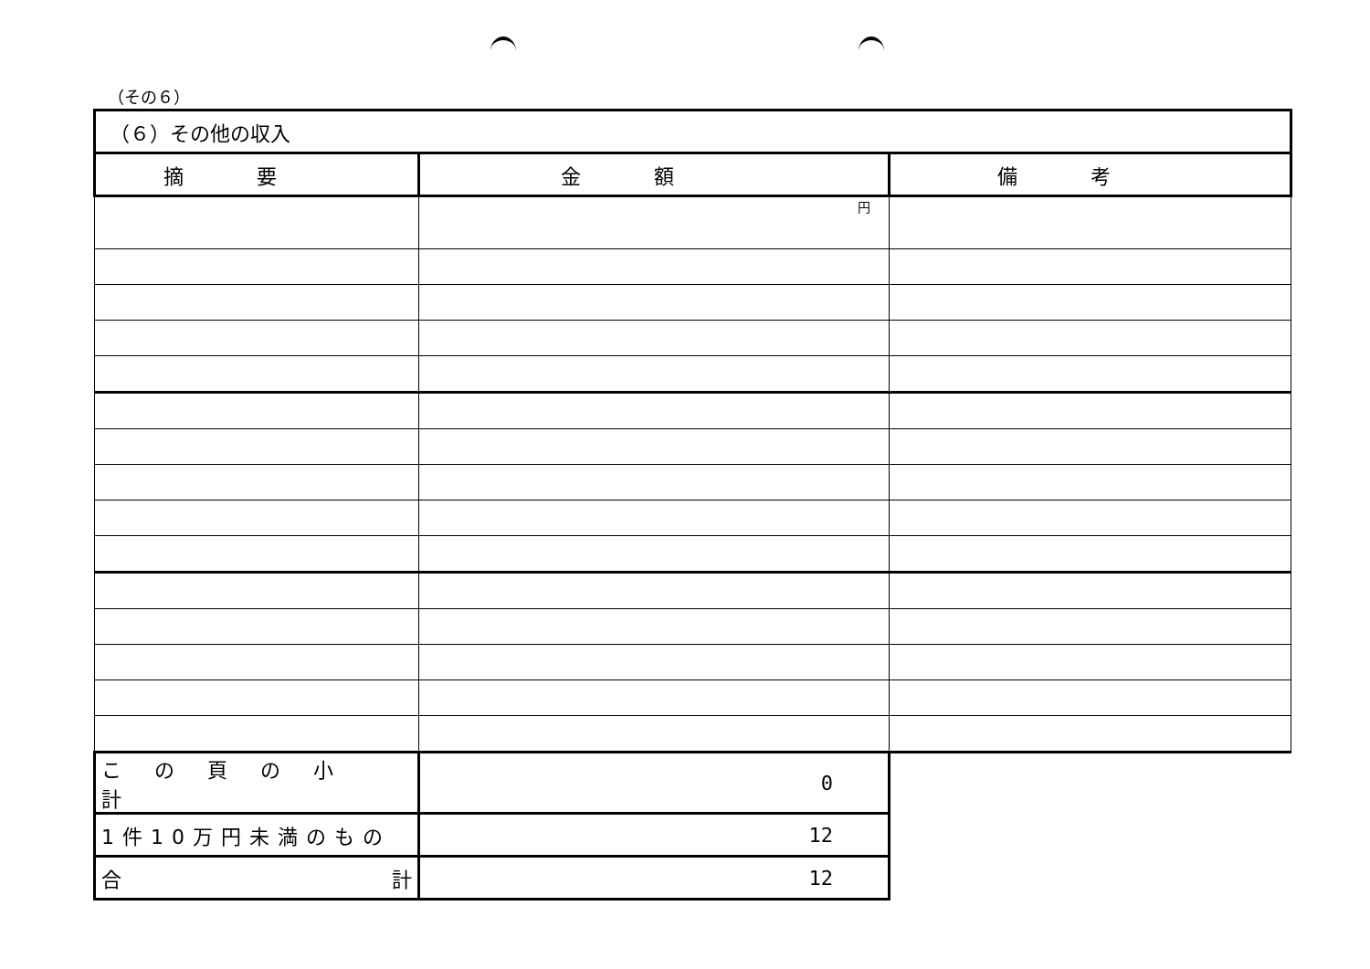（その６）
| （６）その他の収入 | | |
| 摘要 | 金額 | 備考 |
| | 円 | |
| この頁の小計 | 0 | |
| 1件10万円未満のもの | 12 | |
| 合 計 | 12 | |